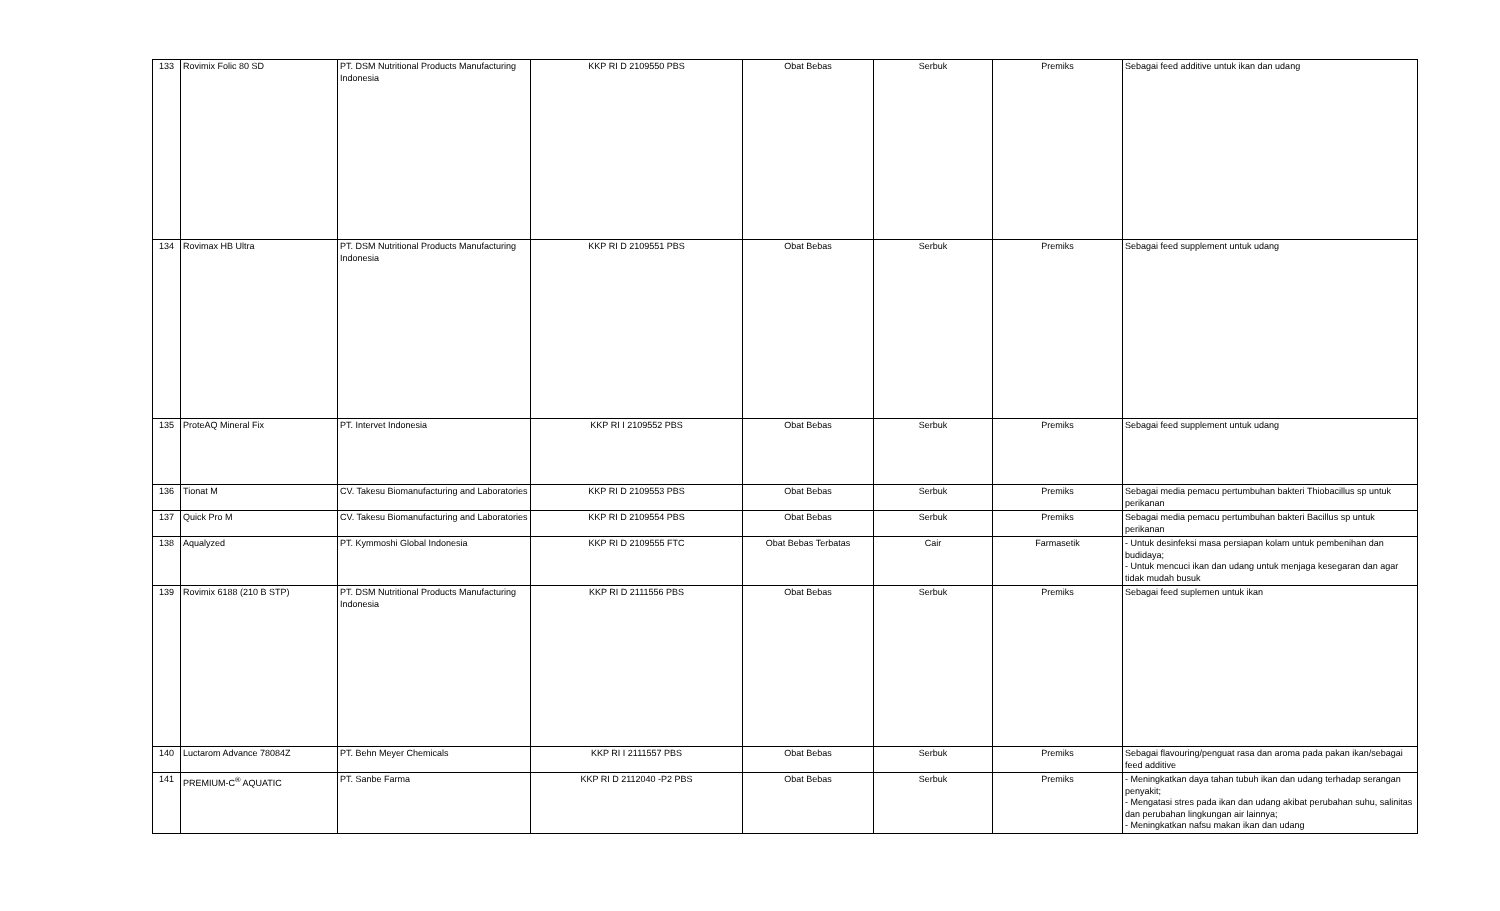| 133 | Rovimix Folic 80 SD | PT. DSM Nutritional Products Manufacturing Indonesia | KKP RI D 2109550 PBS | Obat Bebas | Serbuk | Premiks | Sebagai feed additive untuk ikan dan udang |
| 134 | Rovimax HB Ultra | PT. DSM Nutritional Products Manufacturing Indonesia | KKP RI D 2109551 PBS | Obat Bebas | Serbuk | Premiks | Sebagai feed supplement untuk udang |
| 135 | ProteAQ Mineral Fix | PT. Intervet Indonesia | KKP RI I 2109552 PBS | Obat Bebas | Serbuk | Premiks | Sebagai feed supplement untuk udang |
| 136 | Tionat M | CV. Takesu Biomanufacturing and Laboratories | KKP RI D 2109553 PBS | Obat Bebas | Serbuk | Premiks | Sebagai media pemacu pertumbuhan bakteri Thiobacillus sp untuk perikanan |
| 137 | Quick Pro M | CV. Takesu Biomanufacturing and Laboratories | KKP RI D 2109554 PBS | Obat Bebas | Serbuk | Premiks | Sebagai media pemacu pertumbuhan bakteri Bacillus sp untuk perikanan |
| 138 | Aqualyzed | PT. Kymmoshi Global Indonesia | KKP RI D 2109555 FTC | Obat Bebas Terbatas | Cair | Farmasetik | - Untuk desinfeksi masa persiapan kolam untuk pembenihan dan budidaya; - Untuk mencuci ikan dan udang untuk menjaga kesegaran dan agar tidak mudah busuk |
| 139 | Rovimix 6188 (210 B STP) | PT. DSM Nutritional Products Manufacturing Indonesia | KKP RI D 2111556 PBS | Obat Bebas | Serbuk | Premiks | Sebagai feed suplemen untuk ikan |
| 140 | Luctarom Advance 78084Z | PT. Behn Meyer Chemicals | KKP RI I 2111557 PBS | Obat Bebas | Serbuk | Premiks | Sebagai flavouring/penguat rasa dan aroma pada pakan ikan/sebagai feed additive |
| 141 | PREMIUM-C<sup>®</sup> AQUATIC | PT. Sanbe Farma | KKP RI D 2112040 -P2 PBS | Obat Bebas | Serbuk | Premiks | - Meningkatkan daya tahan tubuh ikan dan udang terhadap serangan penyakit; - Mengatasi stres pada ikan dan udang akibat perubahan suhu, salinitas dan perubahan lingkungan air lainnya; - Meningkatkan nafsu makan ikan dan udang |